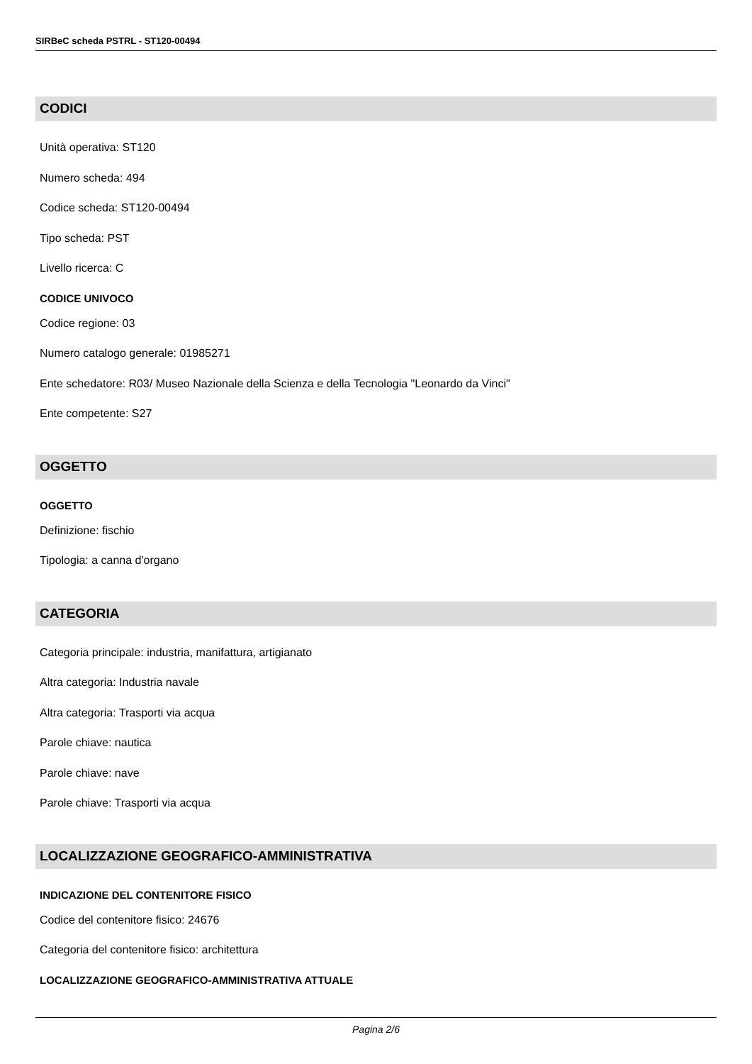SIRBeC scheda PSTRL - ST120-00494
CODICI
Unità operativa: ST120
Numero scheda: 494
Codice scheda: ST120-00494
Tipo scheda: PST
Livello ricerca: C
CODICE UNIVOCO
Codice regione: 03
Numero catalogo generale: 01985271
Ente schedatore: R03/ Museo Nazionale della Scienza e della Tecnologia "Leonardo da Vinci"
Ente competente: S27
OGGETTO
OGGETTO
Definizione: fischio
Tipologia: a canna d'organo
CATEGORIA
Categoria principale: industria, manifattura, artigianato
Altra categoria: Industria navale
Altra categoria: Trasporti via acqua
Parole chiave: nautica
Parole chiave: nave
Parole chiave: Trasporti via acqua
LOCALIZZAZIONE GEOGRAFICO-AMMINISTRATIVA
INDICAZIONE DEL CONTENITORE FISICO
Codice del contenitore fisico: 24676
Categoria del contenitore fisico: architettura
LOCALIZZAZIONE GEOGRAFICO-AMMINISTRATIVA ATTUALE
Pagina 2/6